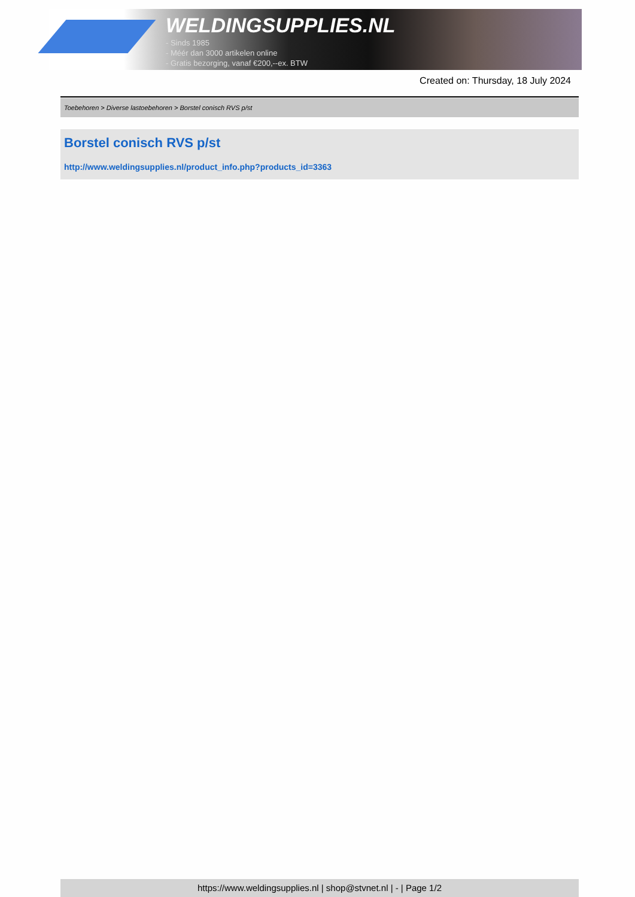WELDINGSUPPLIES.NL
- Sinds 1985
- Méér dan 3000 artikelen online
- Gratis bezorging, vanaf €200,--ex. BTW
Created on: Thursday, 18 July 2024
Toebehoren > Diverse lastoebehoren > Borstel conisch RVS p/st
Borstel conisch RVS p/st
http://www.weldingsupplies.nl/product_info.php?products_id=3363
https://www.weldingsupplies.nl | shop@stvnet.nl | - | Page 1/2